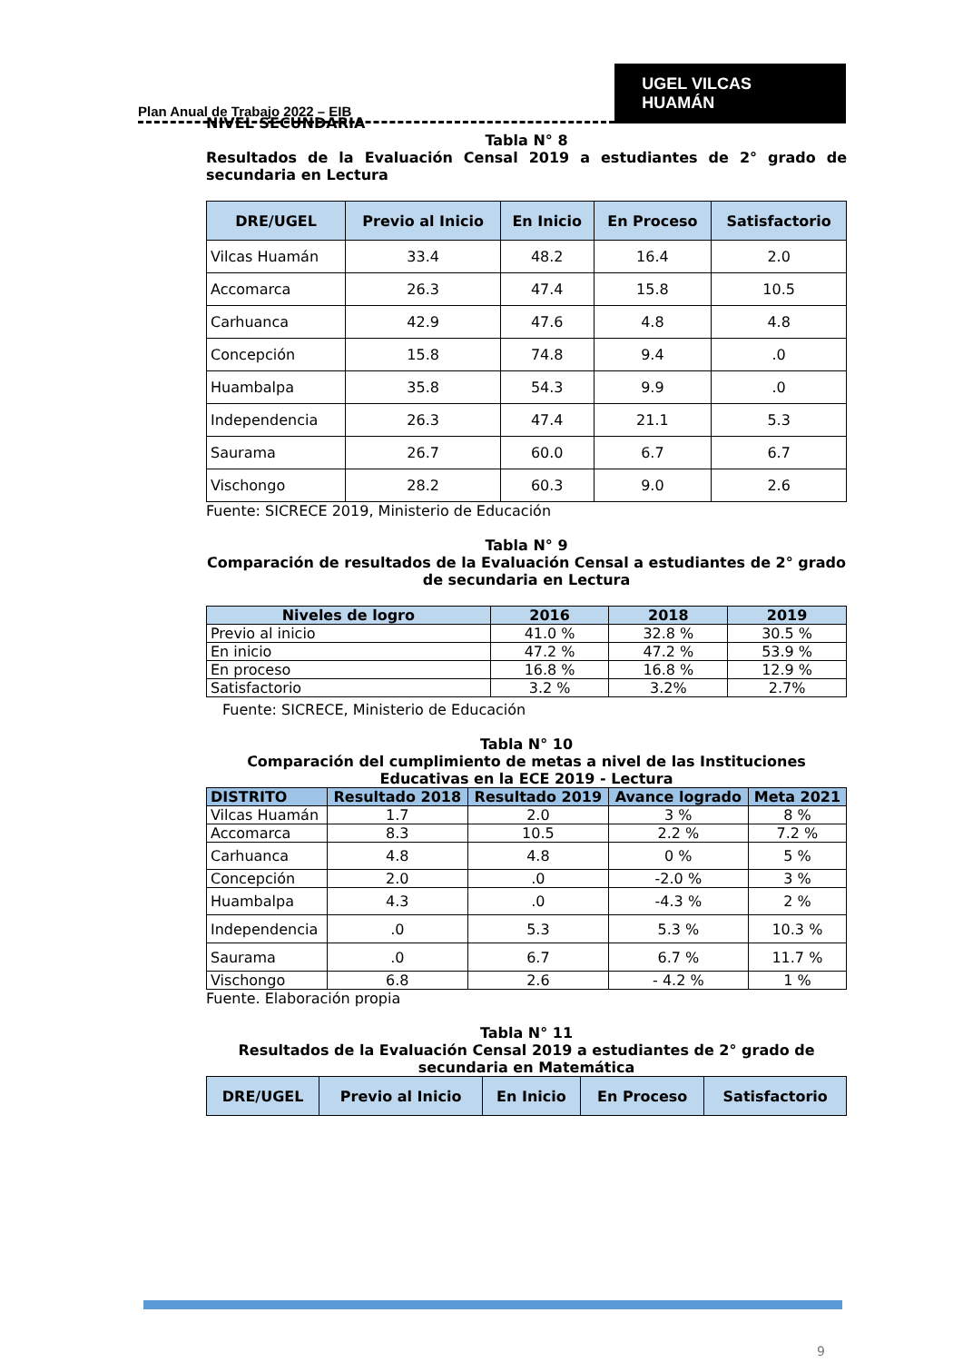Plan Anual de Trabajo 2022 – EIB
UGEL VILCAS HUAMÁN
NIVEL SECUNDARIA
Tabla N° 8
Resultados de la Evaluación Censal 2019 a estudiantes de 2° grado de secundaria en Lectura
| DRE/UGEL | Previo al Inicio | En Inicio | En Proceso | Satisfactorio |
| --- | --- | --- | --- | --- |
| Vilcas Huamán | 33.4 | 48.2 | 16.4 | 2.0 |
| Accomarca | 26.3 | 47.4 | 15.8 | 10.5 |
| Carhuanca | 42.9 | 47.6 | 4.8 | 4.8 |
| Concepción | 15.8 | 74.8 | 9.4 | .0 |
| Huambalpa | 35.8 | 54.3 | 9.9 | .0 |
| Independencia | 26.3 | 47.4 | 21.1 | 5.3 |
| Saurama | 26.7 | 60.0 | 6.7 | 6.7 |
| Vischongo | 28.2 | 60.3 | 9.0 | 2.6 |
Fuente: SICRECE 2019, Ministerio de Educación
Tabla N° 9
Comparación de resultados de la Evaluación Censal a estudiantes de 2° grado de secundaria en Lectura
| Niveles de logro | 2016 | 2018 | 2019 |
| --- | --- | --- | --- |
| Previo al inicio | 41.0 % | 32.8 % | 30.5 % |
| En inicio | 47.2 % | 47.2 % | 53.9 % |
| En proceso | 16.8 % | 16.8 % | 12.9 % |
| Satisfactorio | 3.2 % | 3.2% | 2.7% |
Fuente: SICRECE, Ministerio de Educación
Tabla N° 10
Comparación del cumplimiento de metas a nivel de las Instituciones Educativas en la ECE 2019 - Lectura
| DISTRITO | Resultado 2018 | Resultado 2019 | Avance logrado | Meta 2021 |
| --- | --- | --- | --- | --- |
| Vilcas Huamán | 1.7 | 2.0 | 3 % | 8 % |
| Accomarca | 8.3 | 10.5 | 2.2 % | 7.2 % |
| Carhuanca | 4.8 | 4.8 | 0 % | 5 % |
| Concepción | 2.0 | .0 | -2.0 % | 3 % |
| Huambalpa | 4.3 | .0 | -4.3 % | 2 % |
| Independencia | .0 | 5.3 | 5.3 % | 10.3 % |
| Saurama | .0 | 6.7 | 6.7 % | 11.7 % |
| Vischongo | 6.8 | 2.6 | - 4.2 % | 1 % |
Fuente. Elaboración propia
Tabla N° 11
Resultados de la Evaluación Censal 2019 a estudiantes de 2° grado de secundaria en Matemática
| DRE/UGEL | Previo al Inicio | En Inicio | En Proceso | Satisfactorio |
| --- | --- | --- | --- | --- |
9